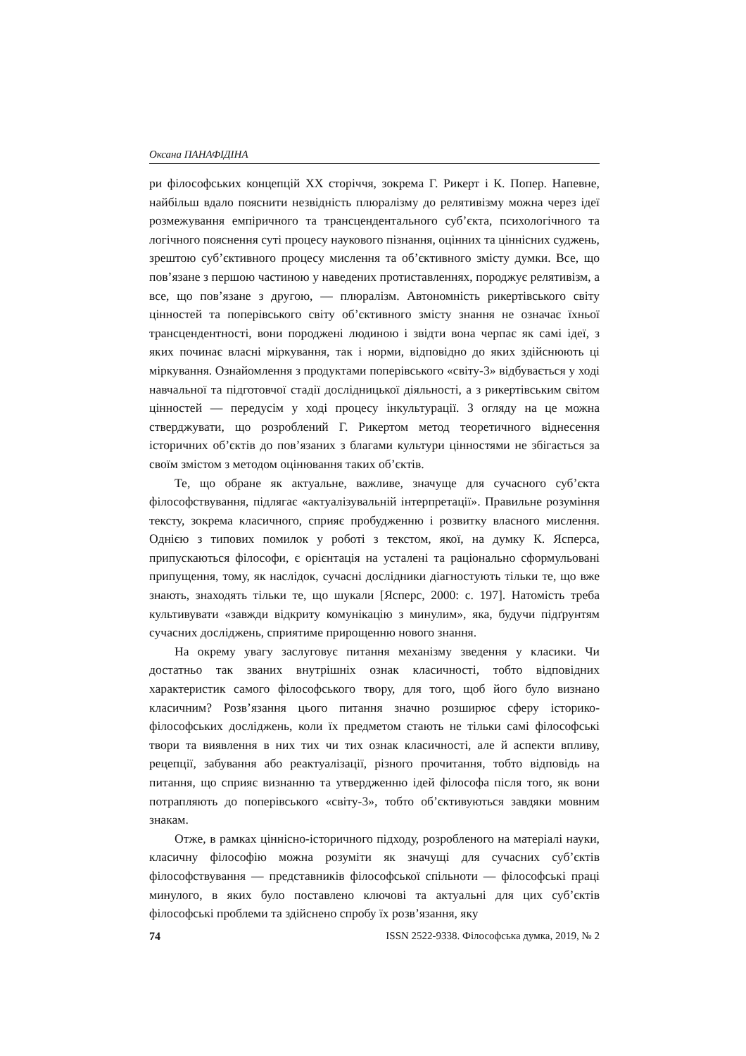Оксана ПАНАФІДІНА
ри філософських концепцій XX сторіччя, зокрема Г. Рикерт і К. Попер. Напевне, найбільш вдало пояснити незвідність плюралізму до релятивізму можна через ідеї розмежування емпіричного та трансцендентального суб’єкта, психологічного та логічного пояснення суті процесу наукового пізнання, оцінних та ціннісних суджень, зрештою суб’єктивного процесу мислення та об’єктивного змісту думки. Все, що пов’язане з першою частиною у наведених протиставленнях, породжує релятивізм, а все, що пов’язане з другою, — плюралізм. Автономність рикертівського світу цінностей та поперівського світу об’єктивного змісту знання не означає їхньої трансцендентності, вони породжені людиною і звідти вона черпає як самі ідеї, з яких починає власні міркування, так і норми, відповідно до яких здійснюють ці міркування. Ознайомлення з продуктами поперівського «світу-3» відбувається у ході навчальної та підготовчої стадії дослідницької діяльності, а з рикертівським світом цінностей — передусім у ході процесу інкультурації. З огляду на це можна стверджувати, що розроблений Г. Рикертом метод теоретичного віднесення історичних об’єктів до пов’язаних з благами культури цінностями не збігається за своїм змістом з методом оцінювання таких об’єктів.
Те, що обране як актуальне, важливе, значуще для сучасного суб’єкта філософствування, підлягає «актуалізувальній інтерпретації». Правильне розуміння тексту, зокрема класичного, сприяє пробудженню і розвитку власного мислення. Однією з типових помилок у роботі з текстом, якої, на думку К. Ясперса, припускаються філософи, є орієнтація на усталені та раціонально сформульовані припущення, тому, як наслідок, сучасні дослідники діагностують тільки те, що вже знають, знаходять тільки те, що шукали [Ясперс, 2000: с. 197]. Натомість треба культивувати «завжди відкриту комунікацію з минулим», яка, будучи підґрунтям сучасних досліджень, сприятиме прирощенню нового знання.
На окрему увагу заслуговує питання механізму зведення у класики. Чи достатньо так званих внутрішніх ознак класичності, тобто відповідних характеристик самого філософського твору, для того, щоб його було визнано класичним? Розв’язання цього питання значно розширює сферу історико-філософських досліджень, коли їх предметом стають не тільки самі філософські твори та виявлення в них тих чи тих ознак класичності, але й аспекти впливу, рецепції, забування або реактуалізації, різного прочитання, тобто відповідь на питання, що сприяє визнанню та утвердженню ідей філософа після того, як вони потрапляють до поперівського «світу-3», тобто об’єктивуються завдяки мовним знакам.
Отже, в рамках ціннісно-історичного підходу, розробленого на матеріалі науки, класичну філософію можна розуміти як значущі для сучасних суб’єктів філософствування — представників філософської спільноти — філософські праці минулого, в яких було поставлено ключові та актуальні для цих суб’єктів філософські проблеми та здійснено спробу їх розв’язання, яку
74 ISSN 2522-9338. Філософська думка, 2019, № 2